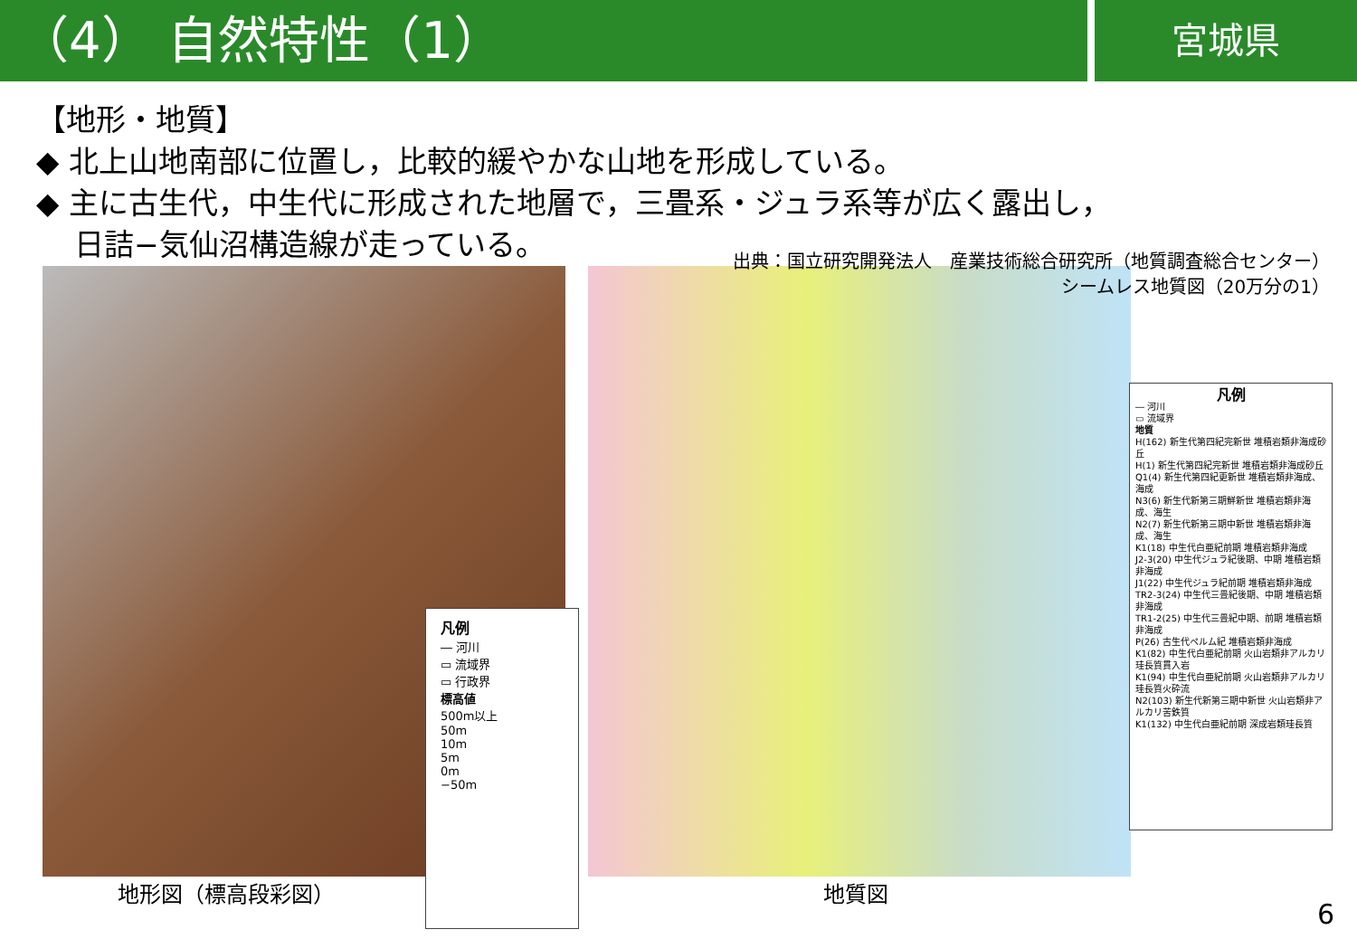（4） 自然特性（1）
宮城県
【地形・地質】
◆ 北上山地南部に位置し，比較的緩やかな山地を形成している。
◆ 主に古生代，中生代に形成された地層で，三畳系・ジュラ系等が広く露出し，
日詰−気仙沼構造線が走っている。
出典：国立研究開発法人　産業技術総合研究所（地質調査総合センター）
シームレス地質図（20万分の1）
凡例
― 河川
▭ 流域界
▭ 行政界
標高値
500m以上
50m
10m
5m
0m
−50m
凡例
― 河川
▭ 流域界
地質
H(162) 新生代第四紀完新世 堆積岩類非海成砂丘
H(1) 新生代第四紀完新世 堆積岩類非海成砂丘
Q1(4) 新生代第四紀更新世 堆積岩類非海成、海成
N3(6) 新生代新第三期鮮新世 堆積岩類非海成、海生
N2(7) 新生代新第三期中新世 堆積岩類非海成、海生
K1(18) 中生代白亜紀前期 堆積岩類非海成
J2-3(20) 中生代ジュラ紀後期、中期 堆積岩類非海成
J1(22) 中生代ジュラ紀前期 堆積岩類非海成
TR2-3(24) 中生代三畳紀後期、中期 堆積岩類非海成
TR1-2(25) 中生代三畳紀中期、前期 堆積岩類非海成
P(26) 古生代ペルム紀 堆積岩類非海成
K1(82) 中生代白亜紀前期 火山岩類非アルカリ珪長質貫入岩
K1(94) 中生代白亜紀前期 火山岩類非アルカリ珪長質火砕流
N2(103) 新生代新第三期中新世 火山岩類非アルカリ苦鉄質
K1(132) 中生代白亜紀前期 深成岩類珪長質
地形図（標高段彩図） 地質図
6